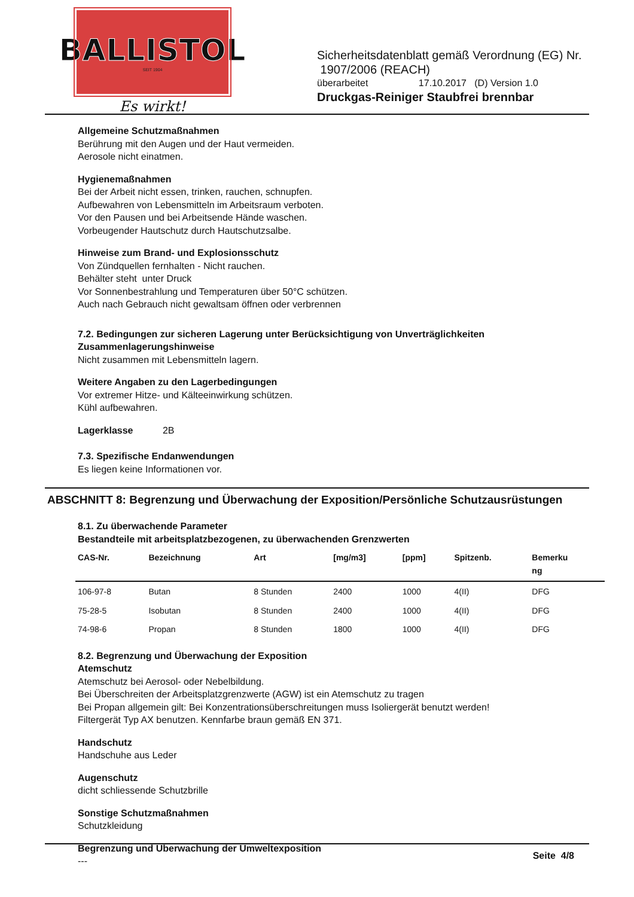BALLISTOL
SEIT 1904
Es wirkt!
Sicherheitsdatenblatt gemäß Verordnung (EG) Nr.
1907/2006 (REACH)
überarbeitet 17.10.2017 (D) Version 1.0
Druckgas-Reiniger Staubfrei brennbar
Allgemeine Schutzmaßnahmen
Berührung mit den Augen und der Haut vermeiden.
Aerosole nicht einatmen.
Hygienemaßnahmen
Bei der Arbeit nicht essen, trinken, rauchen, schnupfen.
Aufbewahren von Lebensmitteln im Arbeitsraum verboten.
Vor den Pausen und bei Arbeitsende Hände waschen.
Vorbeugender Hautschutz durch Hautschutzsalbe.
Hinweise zum Brand- und Explosionsschutz
Von Zündquellen fernhalten - Nicht rauchen.
Behälter steht unter Druck
Vor Sonnenbestrahlung und Temperaturen über 50°C schützen.
Auch nach Gebrauch nicht gewaltsam öffnen oder verbrennen
7.2. Bedingungen zur sicheren Lagerung unter Berücksichtigung von Unverträglichkeiten
Zusammenlagerungshinweise
Nicht zusammen mit Lebensmitteln lagern.
Weitere Angaben zu den Lagerbedingungen
Vor extremer Hitze- und Kälteeinwirkung schützen.
Kühl aufbewahren.
Lagerklasse 2B
7.3. Spezifische Endanwendungen
Es liegen keine Informationen vor.
ABSCHNITT 8: Begrenzung und Überwachung der Exposition/Persönliche Schutzausrüstungen
8.1. Zu überwachende Parameter
Bestandteile mit arbeitsplatzbezogenen, zu überwachenden Grenzwerten
| CAS-Nr. | Bezeichnung | Art | [mg/m3] | [ppm] | Spitzenb. | Bemerku ng |
| --- | --- | --- | --- | --- | --- | --- |
| 106-97-8 | Butan | 8 Stunden | 2400 | 1000 | 4(II) | DFG |
| 75-28-5 | Isobutan | 8 Stunden | 2400 | 1000 | 4(II) | DFG |
| 74-98-6 | Propan | 8 Stunden | 1800 | 1000 | 4(II) | DFG |
8.2. Begrenzung und Überwachung der Exposition
Atemschutz
Atemschutz bei Aerosol- oder Nebelbildung.
Bei Überschreiten der Arbeitsplatzgrenzwerte (AGW) ist ein Atemschutz zu tragen
Bei Propan allgemein gilt: Bei Konzentrationsüberschreitungen muss Isoliergerät benutzt werden!
Filtergerät Typ AX benutzen. Kennfarbe braun gemäß EN 371.
Handschutz
Handschuhe aus Leder
Augenschutz
dicht schliessende Schutzbrille
Sonstige Schutzmaßnahmen
Schutzkleidung
Begrenzung und Überwachung der Umweltexposition
---
Seite 4/8